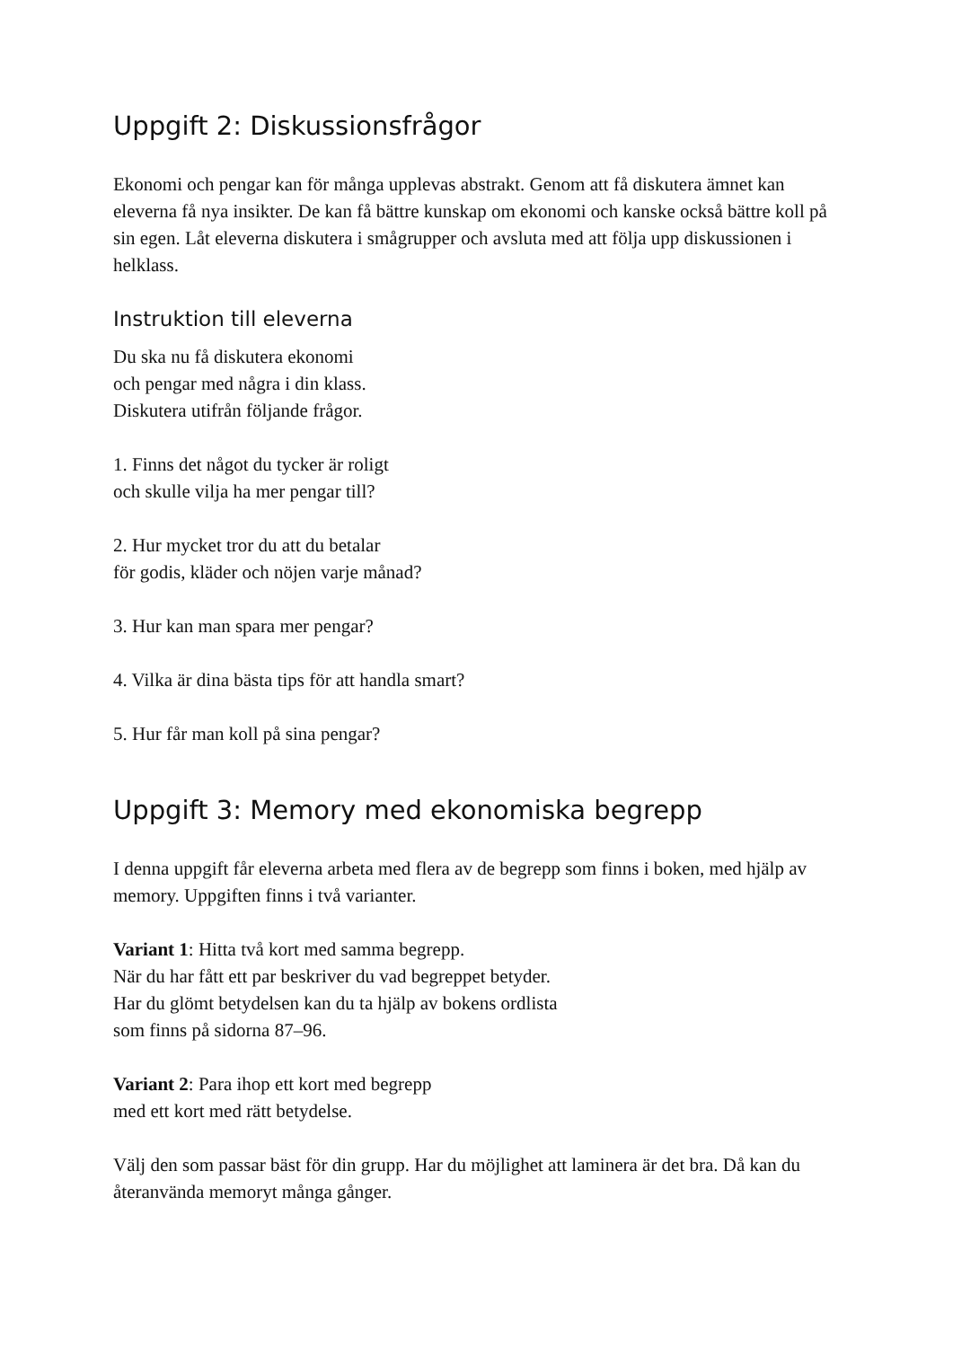Uppgift 2: Diskussionsfrågor
Ekonomi och pengar kan för många upplevas abstrakt. Genom att få diskutera ämnet kan eleverna få nya insikter. De kan få bättre kunskap om ekonomi och kanske också bättre koll på sin egen. Låt eleverna diskutera i smågrupper och avsluta med att följa upp diskussionen i helklass.
Instruktion till eleverna
Du ska nu få diskutera ekonomi
och pengar med några i din klass.
Diskutera utifrån följande frågor.
1. Finns det något du tycker är roligt
och skulle vilja ha mer pengar till?
2. Hur mycket tror du att du betalar
för godis, kläder och nöjen varje månad?
3. Hur kan man spara mer pengar?
4. Vilka är dina bästa tips för att handla smart?
5. Hur får man koll på sina pengar?
Uppgift 3: Memory med ekonomiska begrepp
I denna uppgift får eleverna arbeta med flera av de begrepp som finns i boken, med hjälp av memory. Uppgiften finns i två varianter.
Variant 1: Hitta två kort med samma begrepp.
När du har fått ett par beskriver du vad begreppet betyder.
Har du glömt betydelsen kan du ta hjälp av bokens ordlista
som finns på sidorna 87–96.
Variant 2: Para ihop ett kort med begrepp
med ett kort med rätt betydelse.
Välj den som passar bäst för din grupp. Har du möjlighet att laminera är det bra. Då kan du återanvända memoryt många gånger.